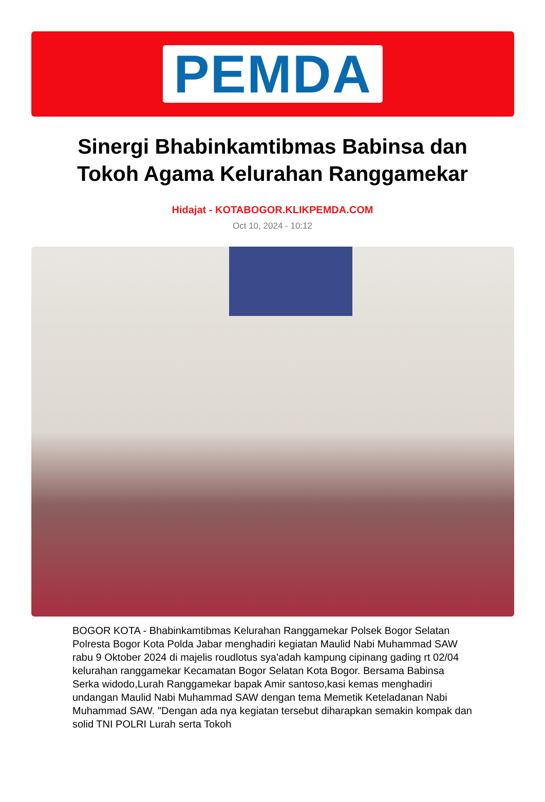PEMDA
Sinergi Bhabinkamtibmas Babinsa dan
Tokoh Agama Kelurahan Ranggamekar
Hidajat - KOTABOGOR.KLIKPEMDA.COM
Oct 10, 2024 - 10:12
BOGOR KOTA - Bhabinkamtibmas Kelurahan Ranggamekar Polsek Bogor Selatan Polresta Bogor Kota Polda Jabar menghadiri kegiatan Maulid Nabi Muhammad SAW rabu 9 Oktober 2024 di majelis roudlotus sya'adah kampung cipinang gading rt 02/04 kelurahan ranggamekar Kecamatan Bogor Selatan Kota Bogor. Bersama Babinsa Serka widodo,Lurah Ranggamekar bapak Amir santoso,kasi kemas menghadiri undangan Maulid Nabi Muhammad SAW dengan tema Memetik Keteladanan Nabi Muhammad SAW. "Dengan ada nya kegiatan tersebut diharapkan semakin kompak dan solid TNI POLRI Lurah serta Tokoh